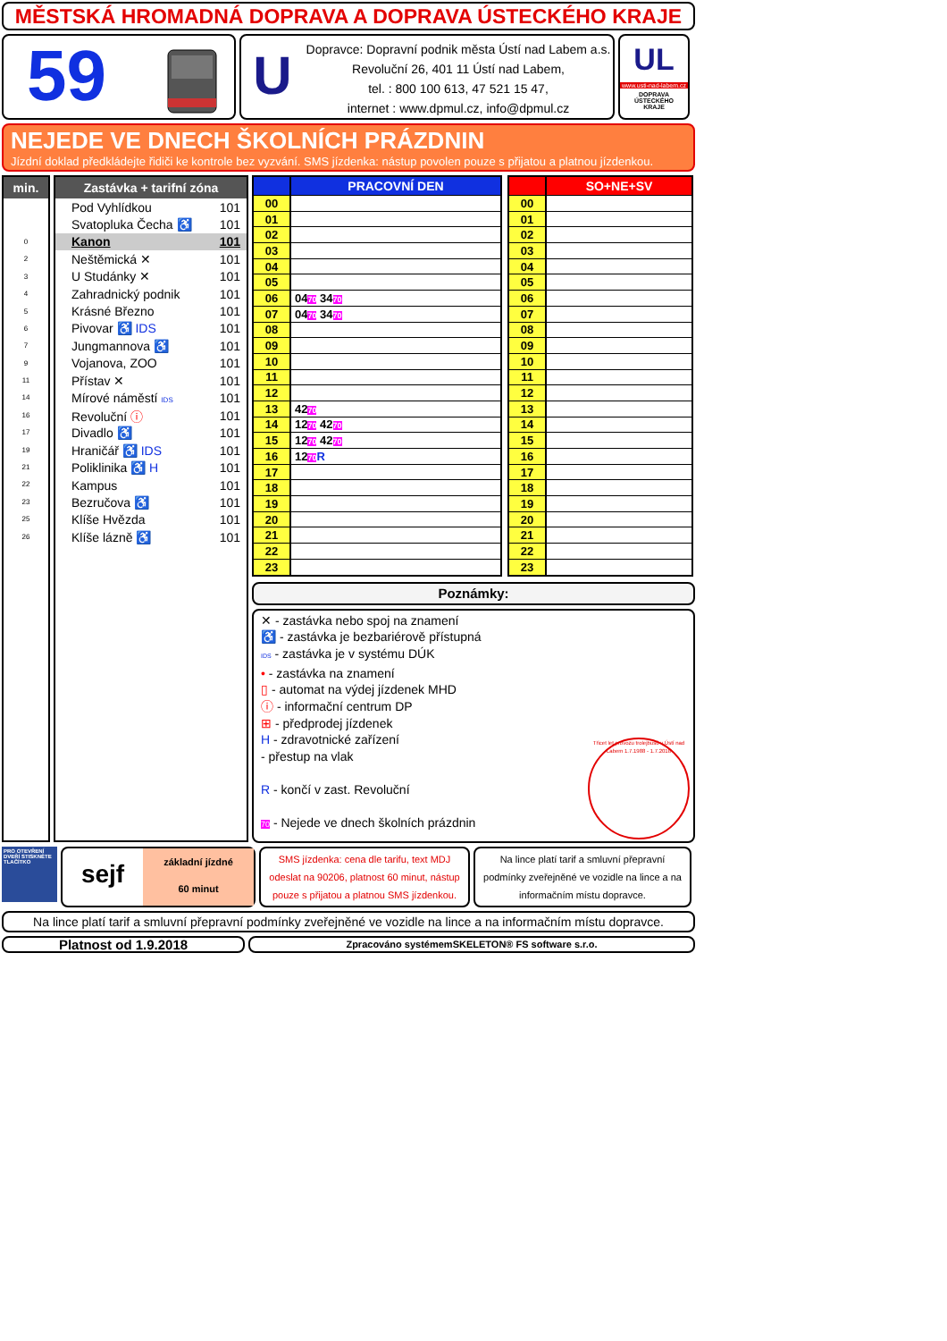MĚSTSKÁ HROMADNÁ DOPRAVA A DOPRAVA ÚSTECKÉHO KRAJE
59
U
Dopravce: Dopravní podnik města Ústí nad Labem a.s.
Revoluční 26, 401 11 Ústí nad Labem,
tel. : 800 100 613, 47 521 15 47,
internet : www.dpmul.cz, info@dpmul.cz
UL
www.usti-nad-labem.cz
DOPRAVA
ÚSTECKÉHO
KRAJE
NEJEDE VE DNECH ŠKOLNÍCH PRÁZDNIN
Jízdní doklad předkládejte řidiči ke kontrole bez vyzvání. SMS jízdenka: nástup povolen pouze s přijatou a platnou jízdenkou.
| min. |
| --- |
| 0 |
| 2 |
| 3 |
| 4 |
| 5 |
| 6 |
| 7 |
| 9 |
| 11 |
| 14 |
| 16 |
| 17 |
| 19 |
| 21 |
| 22 |
| 23 |
| 25 |
| 26 |
| Zastávka + tarifní zóna | |
| --- | --- |
| Pod Vyhlídkou | 101 |
| Svatopluka Čecha ♿ | 101 |
| Kanon | 101 |
| Neštěmická ✕ | 101 |
| U Studánky ✕ | 101 |
| Zahradnický podnik | 101 |
| Krásné Březno | 101 |
| Pivovar ♿ IDS | 101 |
| Jungmannova ♿ | 101 |
| Vojanova, ZOO | 101 |
| Přístav ✕ | 101 |
| Mírové náměstí IDS | 101 |
| Revoluční ⓘ | 101 |
| Divadlo ♿ | 101 |
| Hraničář ♿ IDS | 101 |
| Poliklinika ♿ H | 101 |
| Kampus | 101 |
| Bezručova ♿ | 101 |
| Klíše Hvězda | 101 |
| Klíše lázně ♿ | 101 |
| | PRACOVNÍ DEN |
| --- | --- |
| 00 | |
| 01 | |
| 02 | |
| 03 | |
| 04 | |
| 05 | |
| 06 | 04 70 34 70 |
| 07 | 04 70 34 70 |
| 08 | |
| 09 | |
| 10 | |
| 11 | |
| 12 | |
| 13 | 42 70 |
| 14 | 12 70 42 70 |
| 15 | 12 70 42 70 |
| 16 | 12 70 R |
| 17 | |
| 18 | |
| 19 | |
| 20 | |
| 21 | |
| 22 | |
| 23 | |
| | SO+NE+SV |
| --- | --- |
| 00 | |
| 01 | |
| 02 | |
| 03 | |
| 04 | |
| 05 | |
| 06 | |
| 07 | |
| 08 | |
| 09 | |
| 10 | |
| 11 | |
| 12 | |
| 13 | |
| 14 | |
| 15 | |
| 16 | |
| 17 | |
| 18 | |
| 19 | |
| 20 | |
| 21 | |
| 22 | |
| 23 | |
Poznámky:
✕ - zastávka nebo spoj na znamení
♿ - zastávka je bezbariérově přístupná
IDS - zastávka je v systému DÚK
• - zastávka na znamení
▯ - automat na výdej jízdenek MHD
ⓘ - informační centrum DP
⊞ - předprodej jízdenek
H - zdravotnické zařízení
- přestup na vlak
R - končí v zast. Revoluční
70 - Nejede ve dnech školních prázdnin
Třicet let provozu trolejbusů v Ústí nad Labem 1.7.1988 - 1.7.2018
PRO OTEVŘENÍ DVEŘÍ STISKNĚTE TLAČÍTKO
sejf
základní jízdné
60 minut
SMS jízdenka: cena dle tarifu, text MDJ odeslat na 90206, platnost 60 minut, nástup pouze s přijatou a platnou SMS jízdenkou.
Na lince platí tarif a smluvní přepravní podmínky zveřejněné ve vozidle na lince a na informačním místu dopravce.
Na lince platí tarif a smluvní přepravní podmínky zveřejněné ve vozidle na lince a na informačním místu dopravce.
Platnost od 1.9.2018
Zpracováno systémemSKELETON® FS software s.r.o.